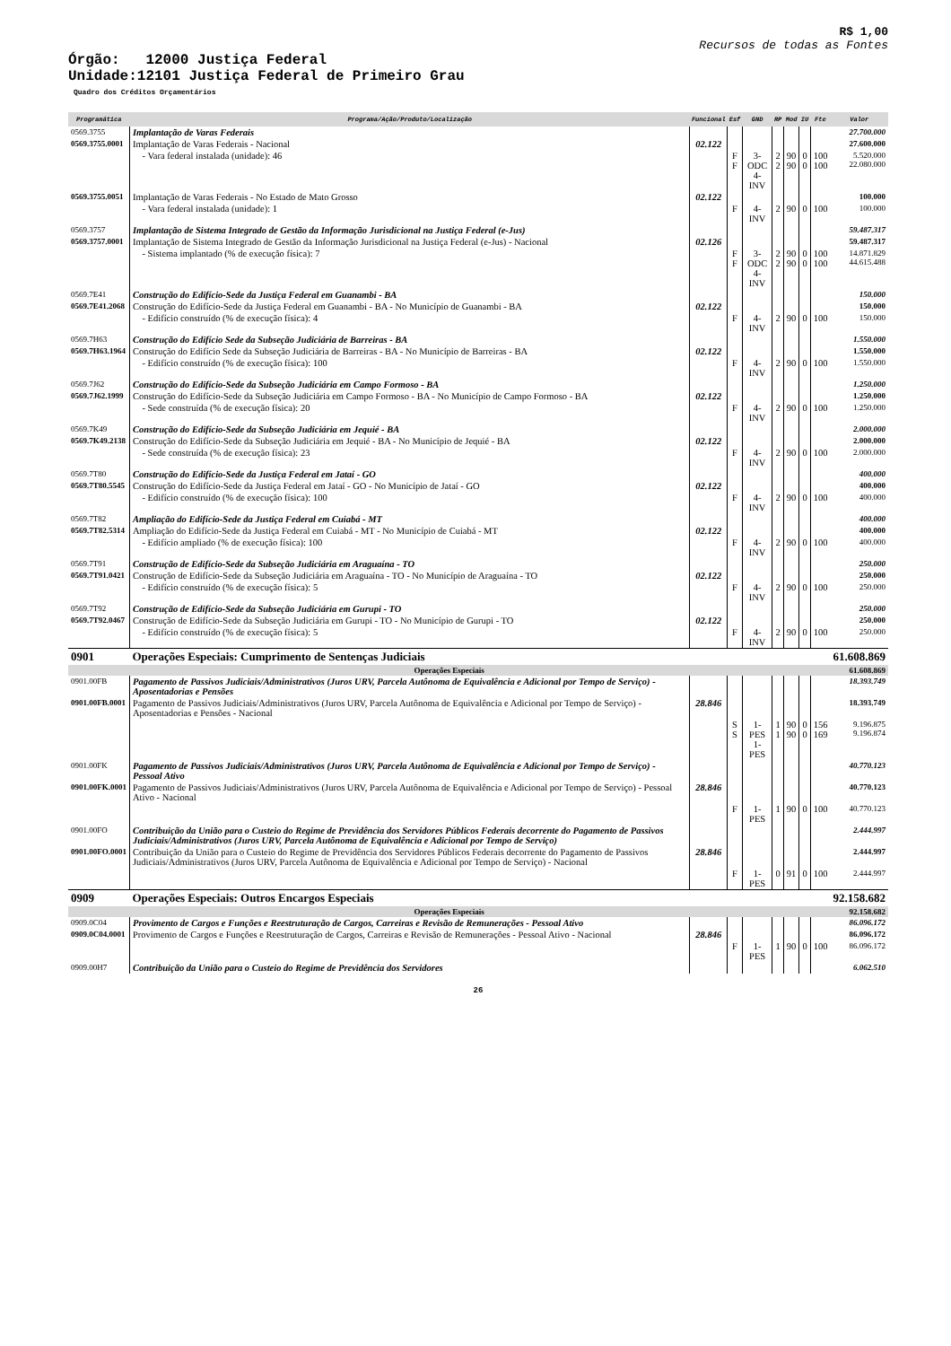R$ 1,00
Recursos de todas as Fontes
Órgão: 12000 Justiça Federal
Unidade:12101 Justiça Federal de Primeiro Grau
Quadro dos Créditos Orçamentários
| Programática | Programa/Ação/Produto/Localização | Funcional | Esf | GND | RP | Mod | IU | Fte | Valor |
| --- | --- | --- | --- | --- | --- | --- | --- | --- | --- |
| 0569.3755 | Implantação de Varas Federais | | | | | | | | 27.700.000 |
| 0569.3755.0001 | Implantação de Varas Federais - Nacional | 02.122 | | | | | | | 27.600.000 |
| | - Vara federal instalada (unidade): 46 | | F F | 3-ODC 4-INV | 2 2 | 90 90 | 0 0 | 100 100 | 5.520.000 22.080.000 |
| 0569.3755.0051 | Implantação de Varas Federais - No Estado de Mato Grosso | 02.122 | | | | | | | 100.000 |
| | - Vara federal instalada (unidade): 1 | | F | 4-INV | 2 | 90 | 0 | 100 | 100.000 |
| 0569.3757 | Implantação de Sistema Integrado de Gestão da Informação Jurisdicional na Justiça Federal (e-Jus) | | | | | | | | 59.487.317 |
| 0569.3757.0001 | Implantação de Sistema Integrado de Gestão da Informação Jurisdicional na Justiça Federal (e-Jus) - Nacional | 02.126 | | | | | | | 59.487.317 |
| | - Sistema implantado (% de execução física): 7 | | F F | 3-ODC 4-INV | 2 2 | 90 90 | 0 0 | 100 100 | 14.871.829 44.615.488 |
| 0569.7E41 | Construção do Edifício-Sede da Justiça Federal em Guanambi - BA | | | | | | | | 150.000 |
| 0569.7E41.2068 | Construção do Edifício-Sede da Justiça Federal em Guanambi - BA - No Município de Guanambi - BA | 02.122 | | | | | | | 150.000 |
| | - Edifício construído (% de execução física): 4 | | F | 4-INV | 2 | 90 | 0 | 100 | 150.000 |
| 0569.7H63 | Construção do Edifício Sede da Subseção Judiciária de Barreiras - BA | | | | | | | | 1.550.000 |
| 0569.7H63.1964 | Construção do Edifício Sede da Subseção Judiciária de Barreiras - BA - No Município de Barreiras - BA | 02.122 | | | | | | | 1.550.000 |
| | - Edifício construído (% de execução física): 100 | | F | 4-INV | 2 | 90 | 0 | 100 | 1.550.000 |
| 0569.7J62 | Construção do Edifício-Sede da Subseção Judiciária em Campo Formoso - BA | | | | | | | | 1.250.000 |
| 0569.7J62.1999 | Construção do Edifício-Sede da Subseção Judiciária em Campo Formoso - BA - No Município de Campo Formoso - BA | 02.122 | | | | | | | 1.250.000 |
| | - Sede construída (% de execução física): 20 | | F | 4-INV | 2 | 90 | 0 | 100 | 1.250.000 |
| 0569.7K49 | Construção do Edifício-Sede da Subseção Judiciária em Jequié - BA | | | | | | | | 2.000.000 |
| 0569.7K49.2138 | Construção do Edifício-Sede da Subseção Judiciária em Jequié - BA - No Município de Jequié - BA | 02.122 | | | | | | | 2.000.000 |
| | - Sede construída (% de execução física): 23 | | F | 4-INV | 2 | 90 | 0 | 100 | 2.000.000 |
| 0569.7T80 | Construção do Edifício-Sede da Justiça Federal em Jataí - GO | | | | | | | | 400.000 |
| 0569.7T80.5545 | Construção do Edifício-Sede da Justiça Federal em Jataí - GO - No Município de Jataí - GO | 02.122 | | | | | | | 400.000 |
| | - Edifício construído (% de execução física): 100 | | F | 4-INV | 2 | 90 | 0 | 100 | 400.000 |
| 0569.7T82 | Ampliação do Edifício-Sede da Justiça Federal em Cuiabá - MT | | | | | | | | 400.000 |
| 0569.7T82.5314 | Ampliação do Edifício-Sede da Justiça Federal em Cuiabá - MT - No Município de Cuiabá - MT | 02.122 | | | | | | | 400.000 |
| | - Edifício ampliado (% de execução física): 100 | | F | 4-INV | 2 | 90 | 0 | 100 | 400.000 |
| 0569.7T91 | Construção de Edifício-Sede da Subseção Judiciária em Araguaína - TO | | | | | | | | 250.000 |
| 0569.7T91.0421 | Construção de Edifício-Sede da Subseção Judiciária em Araguaína - TO - No Município de Araguaína - TO | 02.122 | | | | | | | 250.000 |
| | - Edifício construído (% de execução física): 5 | | F | 4-INV | 2 | 90 | 0 | 100 | 250.000 |
| 0569.7T92 | Construção de Edifício-Sede da Subseção Judiciária em Gurupi - TO | | | | | | | | 250.000 |
| 0569.7T92.0467 | Construção de Edifício-Sede da Subseção Judiciária em Gurupi - TO - No Município de Gurupi - TO | 02.122 | | | | | | | 250.000 |
| | - Edifício construído (% de execução física): 5 | | F | 4-INV | 2 | 90 | 0 | 100 | 250.000 |
| 0901 | Operações Especiais: Cumprimento de Sentenças Judiciais | | | | | | | | 61.608.869 |
| Operações Especiais | | | | | | | | | 61.608.869 |
| 0901.00FB | Pagamento de Passivos Judiciais/Administrativos (Juros URV, Parcela Autônoma de Equivalência e Adicional por Tempo de Serviço) - Aposentadorias e Pensões | | | | | | | | 18.393.749 |
| 0901.00FB.0001 | Pagamento de Passivos Judiciais/Administrativos (Juros URV, Parcela Autônoma de Equivalência e Adicional por Tempo de Serviço) - Aposentadorias e Pensões - Nacional | 28.846 | | | | | | | 18.393.749 |
| | | | S S | 1-PES 1-PES | 1 1 | 90 90 | 0 0 | 156 169 | 9.196.875 9.196.874 |
| 0901.00FK | Pagamento de Passivos Judiciais/Administrativos (Juros URV, Parcela Autônoma de Equivalência e Adicional por Tempo de Serviço) - Pessoal Ativo | | | | | | | | 40.770.123 |
| 0901.00FK.0001 | Pagamento de Passivos Judiciais/Administrativos (Juros URV, Parcela Autônoma de Equivalência e Adicional por Tempo de Serviço) - Pessoal Ativo - Nacional | 28.846 | | | | | | | 40.770.123 |
| | | | F | 1-PES | 1 | 90 | 0 | 100 | 40.770.123 |
| 0901.00FO | Contribuição da União para o Custeio do Regime de Previdência dos Servidores Públicos Federais decorrente do Pagamento de Passivos Judiciais/Administrativos (Juros URV, Parcela Autônoma de Equivalência e Adicional por Tempo de Serviço) | | | | | | | | 2.444.997 |
| 0901.00FO.0001 | Contribuição da União para o Custeio do Regime de Previdência dos Servidores Públicos Federais decorrente do Pagamento de Passivos Judiciais/Administrativos (Juros URV, Parcela Autônoma de Equivalência e Adicional por Tempo de Serviço) - Nacional | 28.846 | | | | | | | 2.444.997 |
| | | | F | 1-PES | 0 | 91 | 0 | 100 | 2.444.997 |
| 0909 | Operações Especiais: Outros Encargos Especiais | | | | | | | | 92.158.682 |
| Operações Especiais | | | | | | | | | 92.158.682 |
| 0909.0C04 | Provimento de Cargos e Funções e Reestruturação de Cargos, Carreiras e Revisão de Remunerações - Pessoal Ativo | | | | | | | | 86.096.172 |
| 0909.0C04.0001 | Provimento de Cargos e Funções e Reestruturação de Cargos, Carreiras e Revisão de Remunerações - Pessoal Ativo - Nacional | 28.846 | | | | | | | 86.096.172 |
| | | | F | 1-PES | 1 | 90 | 0 | 100 | 86.096.172 |
| 0909.00H7 | Contribuição da União para o Custeio do Regime de Previdência dos Servidores | | | | | | | | 6.062.510 |
26